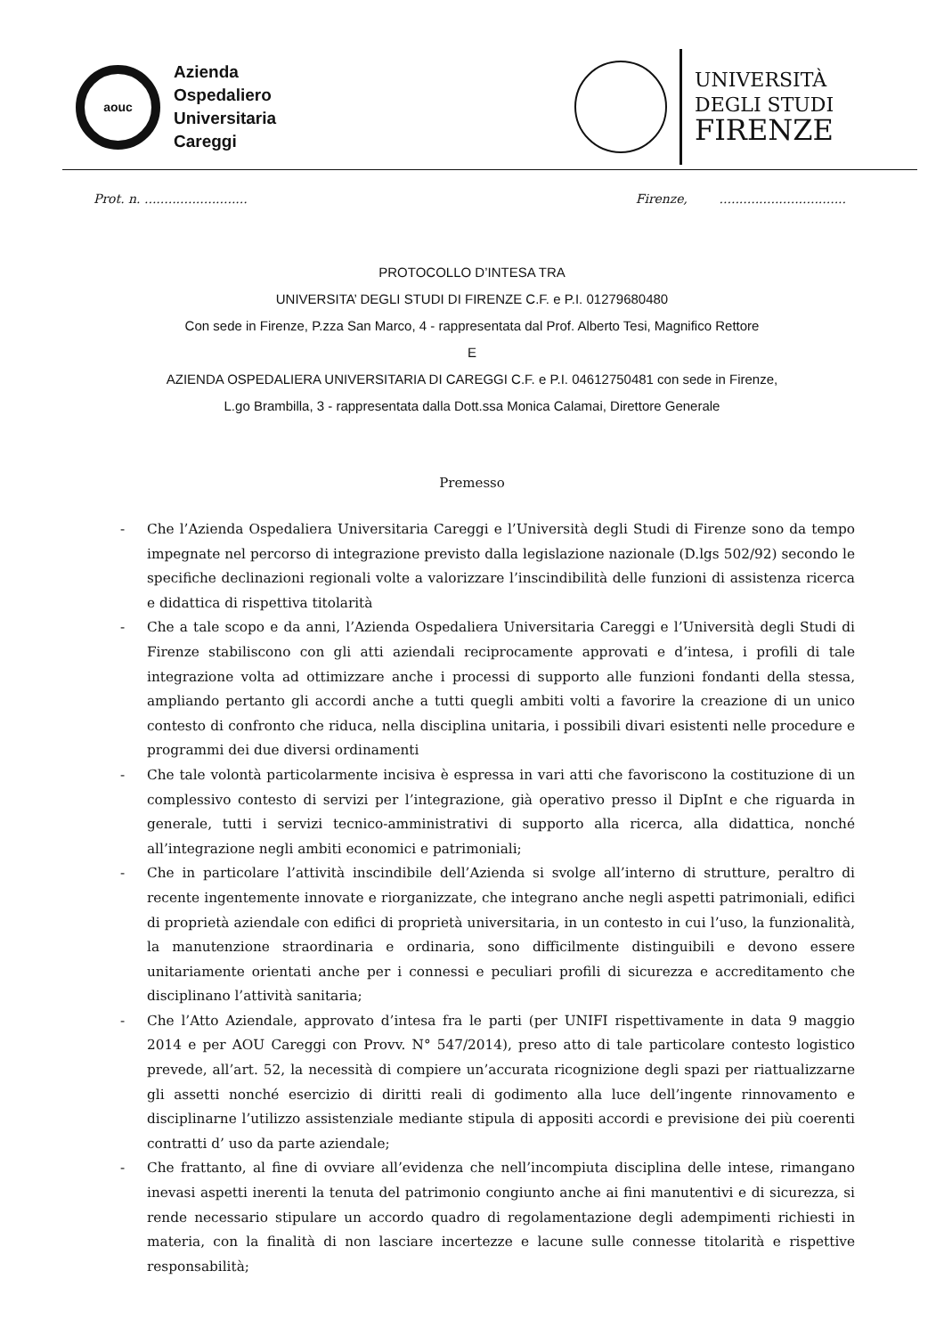aouc
Azienda
Ospedaliero
Universitaria
Careggi
UNIVERSITÀ
DEGLI STUDI
FIRENZE
Prot. n. .......................... Firenze, ................................
PROTOCOLLO D’INTESA TRA
UNIVERSITA’ DEGLI STUDI DI FIRENZE C.F. e P.I. 01279680480
Con sede in Firenze, P.zza San Marco, 4 - rappresentata dal Prof. Alberto Tesi, Magnifico Rettore
E
AZIENDA OSPEDALIERA UNIVERSITARIA DI CAREGGI C.F. e P.I. 04612750481 con sede in Firenze,
L.go Brambilla, 3 - rappresentata dalla Dott.ssa Monica Calamai, Direttore Generale
Premesso
- Che l’Azienda Ospedaliera Universitaria Careggi e l’Università degli Studi di Firenze sono da tempo impegnate nel percorso di integrazione previsto dalla legislazione nazionale (D.lgs 502/92) secondo le specifiche declinazioni regionali volte a valorizzare l’inscindibilità delle funzioni di assistenza ricerca e didattica di rispettiva titolarità
- Che a tale scopo e da anni, l’Azienda Ospedaliera Universitaria Careggi e l’Università degli Studi di Firenze stabiliscono con gli atti aziendali reciprocamente approvati e d’intesa, i profili di tale integrazione volta ad ottimizzare anche i processi di supporto alle funzioni fondanti della stessa, ampliando pertanto gli accordi anche a tutti quegli ambiti volti a favorire la creazione di un unico contesto di confronto che riduca, nella disciplina unitaria, i possibili divari esistenti nelle procedure e programmi dei due diversi ordinamenti
- Che tale volontà particolarmente incisiva è espressa in vari atti che favoriscono la costituzione di un complessivo contesto di servizi per l’integrazione, già operativo presso il DipInt e che riguarda in generale, tutti i servizi tecnico-amministrativi di supporto alla ricerca, alla didattica, nonché all’integrazione negli ambiti economici e patrimoniali;
- Che in particolare l’attività inscindibile dell’Azienda si svolge all’interno di strutture, peraltro di recente ingentemente innovate e riorganizzate, che integrano anche negli aspetti patrimoniali, edifici di proprietà aziendale con edifici di proprietà universitaria, in un contesto in cui l’uso, la funzionalità, la manutenzione straordinaria e ordinaria, sono difficilmente distinguibili e devono essere unitariamente orientati anche per i connessi e peculiari profili di sicurezza e accreditamento che disciplinano l’attività sanitaria;
- Che l’Atto Aziendale, approvato d’intesa fra le parti (per UNIFI rispettivamente in data 9 maggio 2014 e per AOU Careggi con Provv. N° 547/2014), preso atto di tale particolare contesto logistico prevede, all’art. 52, la necessità di compiere un’accurata ricognizione degli spazi per riattualizzarne gli assetti nonché esercizio di diritti reali di godimento alla luce dell’ingente rinnovamento e disciplinarne l’utilizzo assistenziale mediante stipula di appositi accordi e previsione dei più coerenti contratti d’ uso da parte aziendale;
- Che frattanto, al fine di ovviare all’evidenza che nell’incompiuta disciplina delle intese, rimangano inevasi aspetti inerenti la tenuta del patrimonio congiunto anche ai fini manutentivi e di sicurezza, si rende necessario stipulare un accordo quadro di regolamentazione degli adempimenti richiesti in materia, con la finalità di non lasciare incertezze e lacune sulle connesse titolarità e rispettive responsabilità;